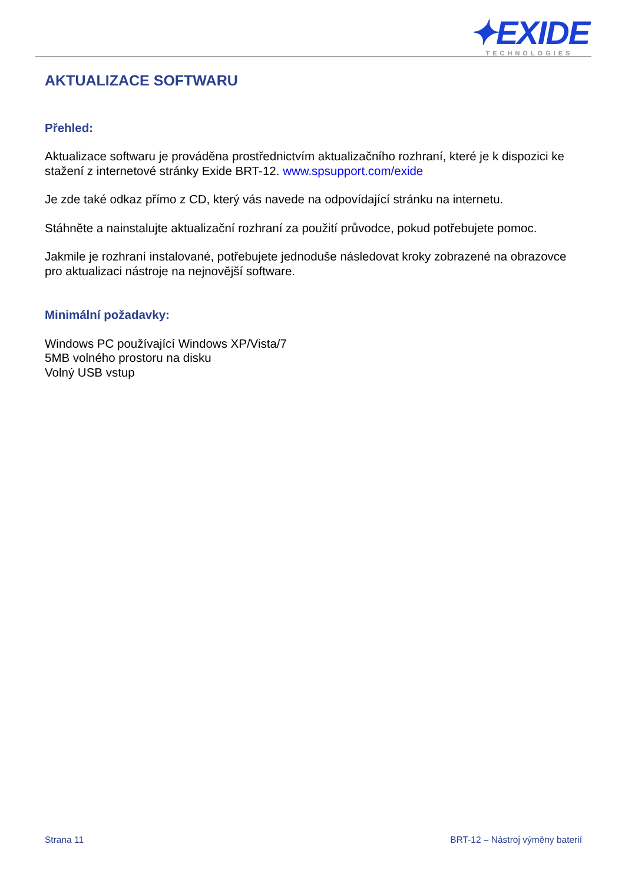✦EXIDE
TECHNOLOGIES
AKTUALIZACE SOFTWARU
Přehled:
Aktualizace softwaru je prováděna prostřednictvím aktualizačního rozhraní, které je k dispozici ke stažení z internetové stránky Exide BRT-12. www.spsupport.com/exide
Je zde také odkaz přímo z CD, který vás navede na odpovídající stránku na internetu.
Stáhněte a nainstalujte aktualizační rozhraní za použití průvodce, pokud potřebujete pomoc.
Jakmile je rozhraní instalované, potřebujete jednoduše následovat kroky zobrazené na obrazovce pro aktualizaci nástroje na nejnovější software.
Minimální požadavky:
Windows PC používající Windows XP/Vista/7
5MB volného prostoru na disku
Volný USB vstup
Strana 11 BRT-12 – Nástroj výměny baterií